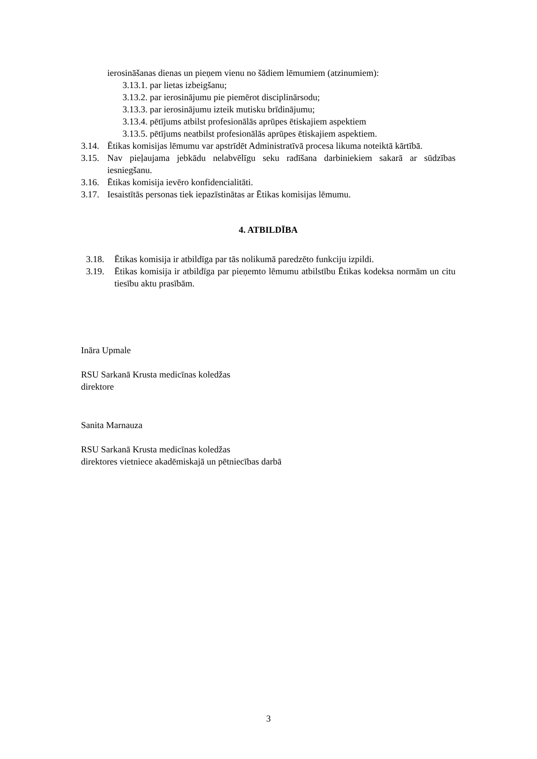ierosināšanas dienas un pieņem vienu no šādiem lēmumiem (atzinumiem):
3.13.1. par lietas izbeigšanu;
3.13.2. par ierosinājumu pie piemērot disciplinārsodu;
3.13.3. par ierosinājumu izteik mutisku brīdinājumu;
3.13.4. pētījums atbilst profesionālās aprūpes ētiskajiem aspektiem
3.13.5. pētījums neatbilst profesionālās aprūpes ētiskajiem aspektiem.
3.14. Ētikas komisijas lēmumu var apstrīdēt Administratīvā procesa likuma noteiktā kārtībā.
3.15. Nav pieļaujama jebkādu nelabvēlīgu seku radīšana darbiniekiem sakarā ar sūdzības iesniegšanu.
3.16. Ētikas komisija ievēro konfidencialitāti.
3.17. Iesaistītās personas tiek iepazīstinātas ar Ētikas komisijas lēmumu.
4. ATBILDĪBA
3.18. Ētikas komisija ir atbildīga par tās nolikumā paredzēto funkciju izpildi.
3.19. Ētikas komisija ir atbildīga par pieņemto lēmumu atbilstību Ētikas kodeksa normām un citu tiesību aktu prasībām.
Ināra Upmale
RSU Sarkanā Krusta medicīnas koledžas
direktore
Sanita Marnauza
RSU Sarkanā Krusta medicīnas koledžas
direktores vietniece akadēmiskajā un pētniecības darbā
3